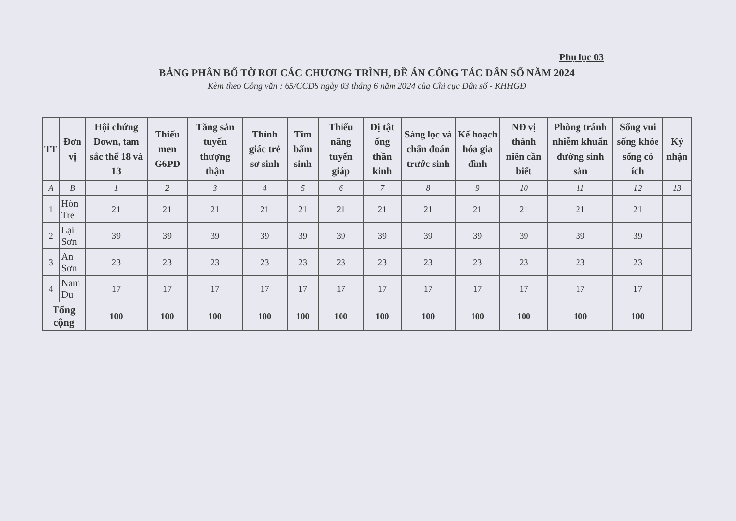Phụ lục 03
BẢNG PHÂN BỔ TỜ RƠI CÁC CHƯƠNG TRÌNH, ĐỀ ÁN CÔNG TÁC DÂN SỐ NĂM 2024
Kèm theo Công văn : 65/CCDS ngày 03 tháng 6 năm 2024 của Chi cục Dân số - KHHGĐ
| TT | Đơn vị | Hội chứng Down, tam sắc thể 18 và 13 | Thiếu men G6PD | Tăng sản tuyến thượng thận | Thính giác trẻ sơ sinh | Tim bẩm sinh | Thiểu năng tuyến giáp | Dị tật ống thần kinh | Sàng lọc và chẩn đoán trước sinh | Kế hoạch hóa gia đình | NĐ vị thành niên cần biết | Phòng tránh nhiễm khuẩn đường sinh sản | Sống vui sống khỏe sống có ích | Ký nhận |
| --- | --- | --- | --- | --- | --- | --- | --- | --- | --- | --- | --- | --- | --- | --- |
| A | B | 1 | 2 | 3 | 4 | 5 | 6 | 7 | 8 | 9 | 10 | 11 | 12 | 13 |
| 1 | Hòn Tre | 21 | 21 | 21 | 21 | 21 | 21 | 21 | 21 | 21 | 21 | 21 | 21 | |
| 2 | Lại Sơn | 39 | 39 | 39 | 39 | 39 | 39 | 39 | 39 | 39 | 39 | 39 | 39 | |
| 3 | An Sơn | 23 | 23 | 23 | 23 | 23 | 23 | 23 | 23 | 23 | 23 | 23 | 23 | |
| 4 | Nam Du | 17 | 17 | 17 | 17 | 17 | 17 | 17 | 17 | 17 | 17 | 17 | 17 | |
| Tổng cộng | | 100 | 100 | 100 | 100 | 100 | 100 | 100 | 100 | 100 | 100 | 100 | 100 | |